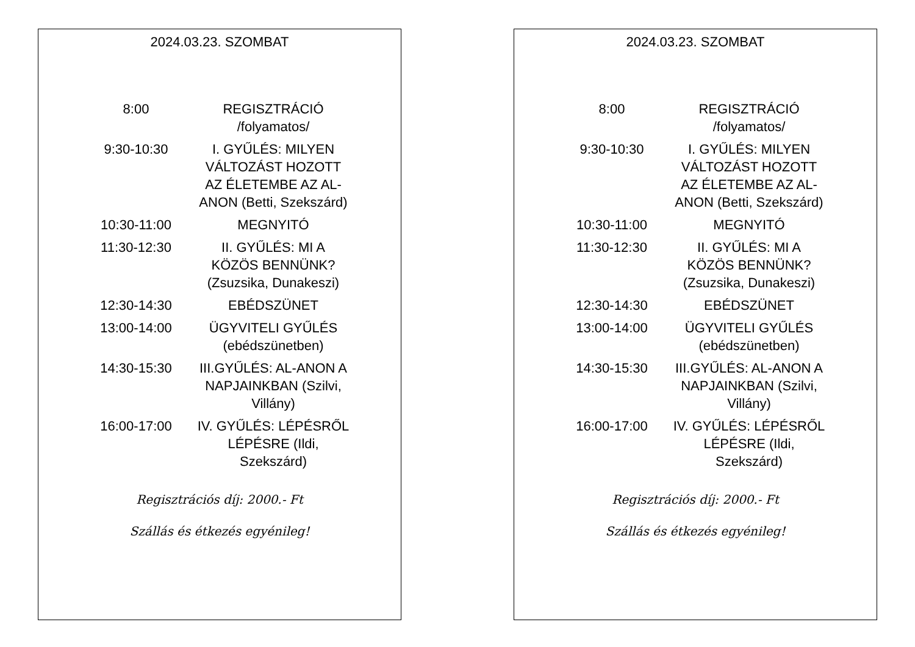2024.03.23. SZOMBAT
| 8:00 | REGISZTRÁCIÓ /folyamatos/ |
| 9:30-10:30 | I. GYŰLÉS: MILYEN VÁLTOZÁST HOZOTT AZ ÉLETEMBE AZ AL-ANON (Betti, Szekszárd) |
| 10:30-11:00 | MEGNYITÓ |
| 11:30-12:30 | II. GYŰLÉS: MI A KÖZÖS BENNÜNK? (Zsuzsika, Dunakeszi) |
| 12:30-14:30 | EBÉDSZÜNET |
| 13:00-14:00 | ÜGYVITELI GYŰLÉS (ebédszünetben) |
| 14:30-15:30 | III.GYŰLÉS: AL-ANON A NAPJAINKBAN (Szilvi, Villány) |
| 16:00-17:00 | IV. GYŰLÉS: LÉPÉSRŐL LÉPÉSRE (Ildi, Szekszárd) |
Regisztrációs díj: 2000.- Ft
Szállás és étkezés egyénileg!
2024.03.23. SZOMBAT
| 8:00 | REGISZTRÁCIÓ /folyamatos/ |
| 9:30-10:30 | I. GYŰLÉS: MILYEN VÁLTOZÁST HOZOTT AZ ÉLETEMBE AZ AL-ANON (Betti, Szekszárd) |
| 10:30-11:00 | MEGNYITÓ |
| 11:30-12:30 | II. GYŰLÉS: MI A KÖZÖS BENNÜNK? (Zsuzsika, Dunakeszi) |
| 12:30-14:30 | EBÉDSZÜNET |
| 13:00-14:00 | ÜGYVITELI GYŰLÉS (ebédszünetben) |
| 14:30-15:30 | III.GYŰLÉS: AL-ANON A NAPJAINKBAN (Szilvi, Villány) |
| 16:00-17:00 | IV. GYŰLÉS: LÉPÉSRŐL LÉPÉSRE (Ildi, Szekszárd) |
Regisztrációs díj: 2000.- Ft
Szállás és étkezés egyénileg!